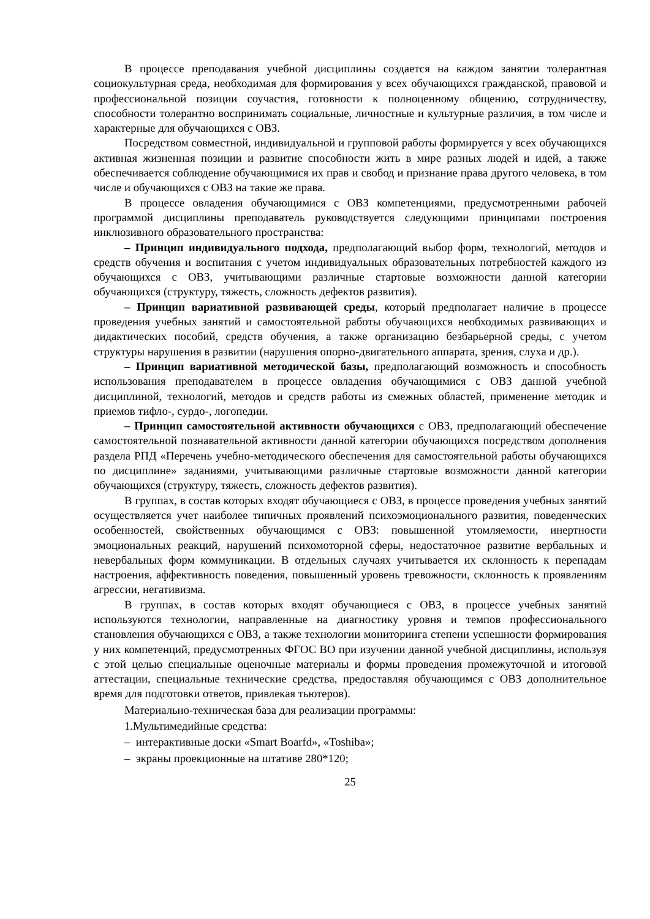В процессе преподавания учебной дисциплины создается на каждом занятии толерантная социокультурная среда, необходимая для формирования у всех обучающихся гражданской, правовой и профессиональной позиции соучастия, готовности к полноценному общению, сотрудничеству, способности толерантно воспринимать социальные, личностные и культурные различия, в том числе и характерные для обучающихся с ОВЗ.
Посредством совместной, индивидуальной и групповой работы формируется у всех обучающихся активная жизненная позиции и развитие способности жить в мире разных людей и идей, а также обеспечивается соблюдение обучающимися их прав и свобод и признание права другого человека, в том числе и обучающихся с ОВЗ на такие же права.
В процессе овладения обучающимися с ОВЗ компетенциями, предусмотренными рабочей программой дисциплины преподаватель руководствуется следующими принципами построения инклюзивного образовательного пространства:
– Принцип индивидуального подхода, предполагающий выбор форм, технологий, методов и средств обучения и воспитания с учетом индивидуальных образовательных потребностей каждого из обучающихся с ОВЗ, учитывающими различные стартовые возможности данной категории обучающихся (структуру, тяжесть, сложность дефектов развития).
– Принцип вариативной развивающей среды, который предполагает наличие в процессе проведения учебных занятий и самостоятельной работы обучающихся необходимых развивающих и дидактических пособий, средств обучения, а также организацию безбарьерной среды, с учетом структуры нарушения в развитии (нарушения опорно-двигательного аппарата, зрения, слуха и др.).
– Принцип вариативной методической базы, предполагающий возможность и способность использования преподавателем в процессе овладения обучающимися с ОВЗ данной учебной дисциплиной, технологий, методов и средств работы из смежных областей, применение методик и приемов тифло-, сурдо-, логопедии.
– Принцип самостоятельной активности обучающихся с ОВЗ, предполагающий обеспечение самостоятельной познавательной активности данной категории обучающихся посредством дополнения раздела РПД «Перечень учебно-методического обеспечения для самостоятельной работы обучающихся по дисциплине» заданиями, учитывающими различные стартовые возможности данной категории обучающихся (структуру, тяжесть, сложность дефектов развития).
В группах, в состав которых входят обучающиеся с ОВЗ, в процессе проведения учебных занятий осуществляется учет наиболее типичных проявлений психоэмоционального развития, поведенческих особенностей, свойственных обучающимся с ОВЗ: повышенной утомляемости, инертности эмоциональных реакций, нарушений психомоторной сферы, недостаточное развитие вербальных и невербальных форм коммуникации. В отдельных случаях учитывается их склонность к перепадам настроения, аффективность поведения, повышенный уровень тревожности, склонность к проявлениям агрессии, негативизма.
В группах, в состав которых входят обучающиеся с ОВЗ, в процессе учебных занятий используются технологии, направленные на диагностику уровня и темпов профессионального становления обучающихся с ОВЗ, а также технологии мониторинга степени успешности формирования у них компетенций, предусмотренных ФГОС ВО при изучении данной учебной дисциплины, используя с этой целью специальные оценочные материалы и формы проведения промежуточной и итоговой аттестации, специальные технические средства, предоставляя обучающимся с ОВЗ дополнительное время для подготовки ответов, привлекая тьютеров).
Материально-техническая база для реализации программы:
1.Мультимедийные средства:
– интерактивные доски «Smart Boarfd», «Toshiba»;
– экраны проекционные на штативе 280*120;
25